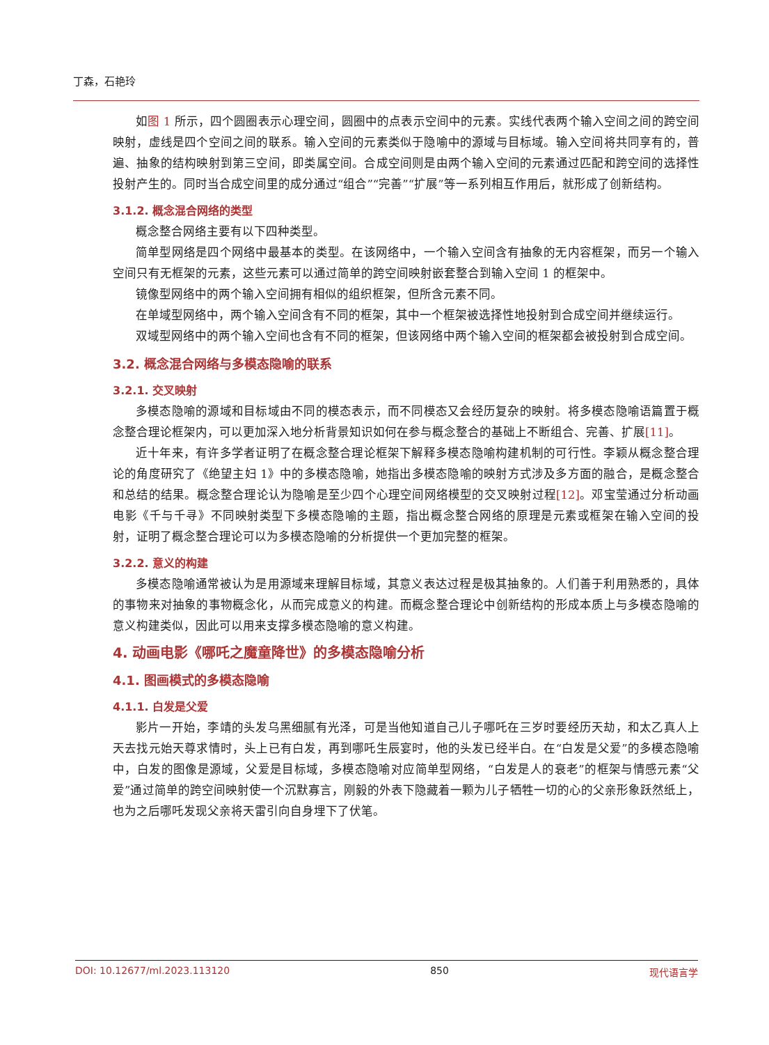丁森，石艳玲
如图 1 所示，四个圆圈表示心理空间，圆圈中的点表示空间中的元素。实线代表两个输入空间之间的跨空间映射，虚线是四个空间之间的联系。输入空间的元素类似于隐喻中的源域与目标域。输入空间将共同享有的，普遍、抽象的结构映射到第三空间，即类属空间。合成空间则是由两个输入空间的元素通过匹配和跨空间的选择性投射产生的。同时当合成空间里的成分通过“组合”“完善”“扩展”等一系列相互作用后，就形成了创新结构。
3.1.2. 概念混合网络的类型
概念整合网络主要有以下四种类型。
简单型网络是四个网络中最基本的类型。在该网络中，一个输入空间含有抽象的无内容框架，而另一个输入空间只有无框架的元素，这些元素可以通过简单的跨空间映射嵌套整合到输入空间 1 的框架中。
镜像型网络中的两个输入空间拥有相似的组织框架，但所含元素不同。
在单域型网络中，两个输入空间含有不同的框架，其中一个框架被选择性地投射到合成空间并继续运行。
双域型网络中的两个输入空间也含有不同的框架，但该网络中两个输入空间的框架都会被投射到合成空间。
3.2. 概念混合网络与多模态隐喻的联系
3.2.1. 交叉映射
多模态隐喻的源域和目标域由不同的模态表示，而不同模态又会经历复杂的映射。将多模态隐喻语篇置于概念整合理论框架内，可以更加深入地分析背景知识如何在参与概念整合的基础上不断组合、完善、扩展[11]。
近十年来，有许多学者证明了在概念整合理论框架下解释多模态隐喻构建机制的可行性。李颖从概念整合理论的角度研究了《绝望主妇 1》中的多模态隐喻，她指出多模态隐喻的映射方式涉及多方面的融合，是概念整合和总结的结果。概念整合理论认为隐喻是至少四个心理空间网络模型的交叉映射过程[12]。邓宝莹通过分析动画电影《千与千寻》不同映射类型下多模态隐喻的主题，指出概念整合网络的原理是元素或框架在输入空间的投射，证明了概念整合理论可以为多模态隐喻的分析提供一个更加完整的框架。
3.2.2. 意义的构建
多模态隐喻通常被认为是用源域来理解目标域，其意义表达过程是极其抽象的。人们善于利用熟悉的，具体的事物来对抽象的事物概念化，从而完成意义的构建。而概念整合理论中创新结构的形成本质上与多模态隐喻的意义构建类似，因此可以用来支撑多模态隐喻的意义构建。
4. 动画电影《哪吒之魔童降世》的多模态隐喻分析
4.1. 图画模式的多模态隐喻
4.1.1. 白发是父爱
影片一开始，李靖的头发乌黑细腻有光泽，可是当他知道自己儿子哪吒在三岁时要经历天劫，和太乙真人上天去找元始天尊求情时，头上已有白发，再到哪吒生辰宴时，他的头发已经半白。在“白发是父爱”的多模态隐喻中，白发的图像是源域，父爱是目标域，多模态隐喻对应简单型网络，“白发是人的衰老”的框架与情感元素“父爱”通过简单的跨空间映射使一个沉默寡言，刚毅的外表下隐藏着一颗为儿子牺牲一切的心的父亲形象跃然纸上，也为之后哪吒发现父亲将天雷引向自身埋下了伏笔。
DOI: 10.12677/ml.2023.113120 850 现代语言学